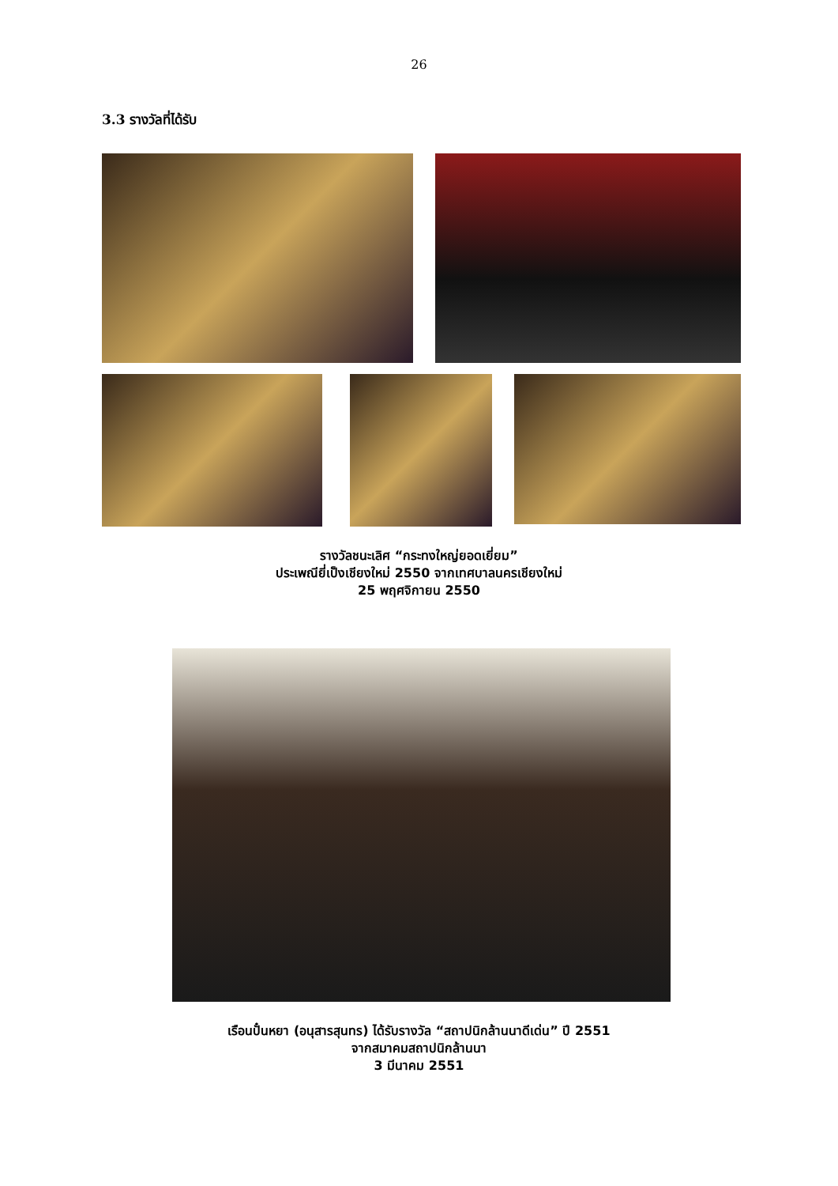26
3.3 รางวัลที่ได้รับ
รางวัลชนะเลิศ “กระทงใหญ่ยอดเยี่ยม”
ประเพณียี่เป็งเชียงใหม่ 2550 จากเทศบาลนครเชียงใหม่
25 พฤศจิกายน 2550
เรือนปั๋นหยา (อนุสารสุนทร) ได้รับรางวัล “สถาปนิกล้านนาดีเด่น” ปี 2551
จากสมาคมสถาปนิกล้านนา
3 มีนาคม 2551